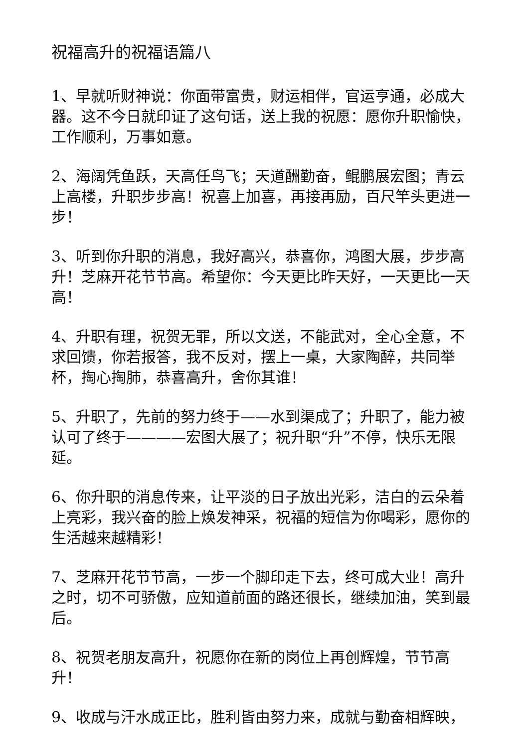祝福高升的祝福语篇八
1、早就听财神说：你面带富贵，财运相伴，官运亨通，必成大器。这不今日就印证了这句话，送上我的祝愿：愿你升职愉快，工作顺利，万事如意。
2、海阔凭鱼跃，天高任鸟飞；天道酬勤奋，鲲鹏展宏图；青云上高楼，升职步步高！祝喜上加喜，再接再励，百尺竿头更进一步！
3、听到你升职的消息，我好高兴，恭喜你，鸿图大展，步步高升！芝麻开花节节高。希望你：今天更比昨天好，一天更比一天高！
4、升职有理，祝贺无罪，所以文送，不能武对，全心全意，不求回馈，你若报答，我不反对，摆上一桌，大家陶醉，共同举杯，掏心掏肺，恭喜高升，舍你其谁！
5、升职了，先前的努力终于——水到渠成了；升职了，能力被认可了终于————宏图大展了；祝升职“升”不停，快乐无限延。
6、你升职的消息传来，让平淡的日子放出光彩，洁白的云朵着上亮彩，我兴奋的脸上焕发神采，祝福的短信为你喝彩，愿你的生活越来越精彩！
7、芝麻开花节节高，一步一个脚印走下去，终可成大业！高升之时，切不可骄傲，应知道前面的路还很长，继续加油，笑到最后。
8、祝贺老朋友高升，祝愿你在新的岗位上再创辉煌，节节高升！
9、收成与汗水成正比，胜利皆由努力来，成就与勤奋相辉映，